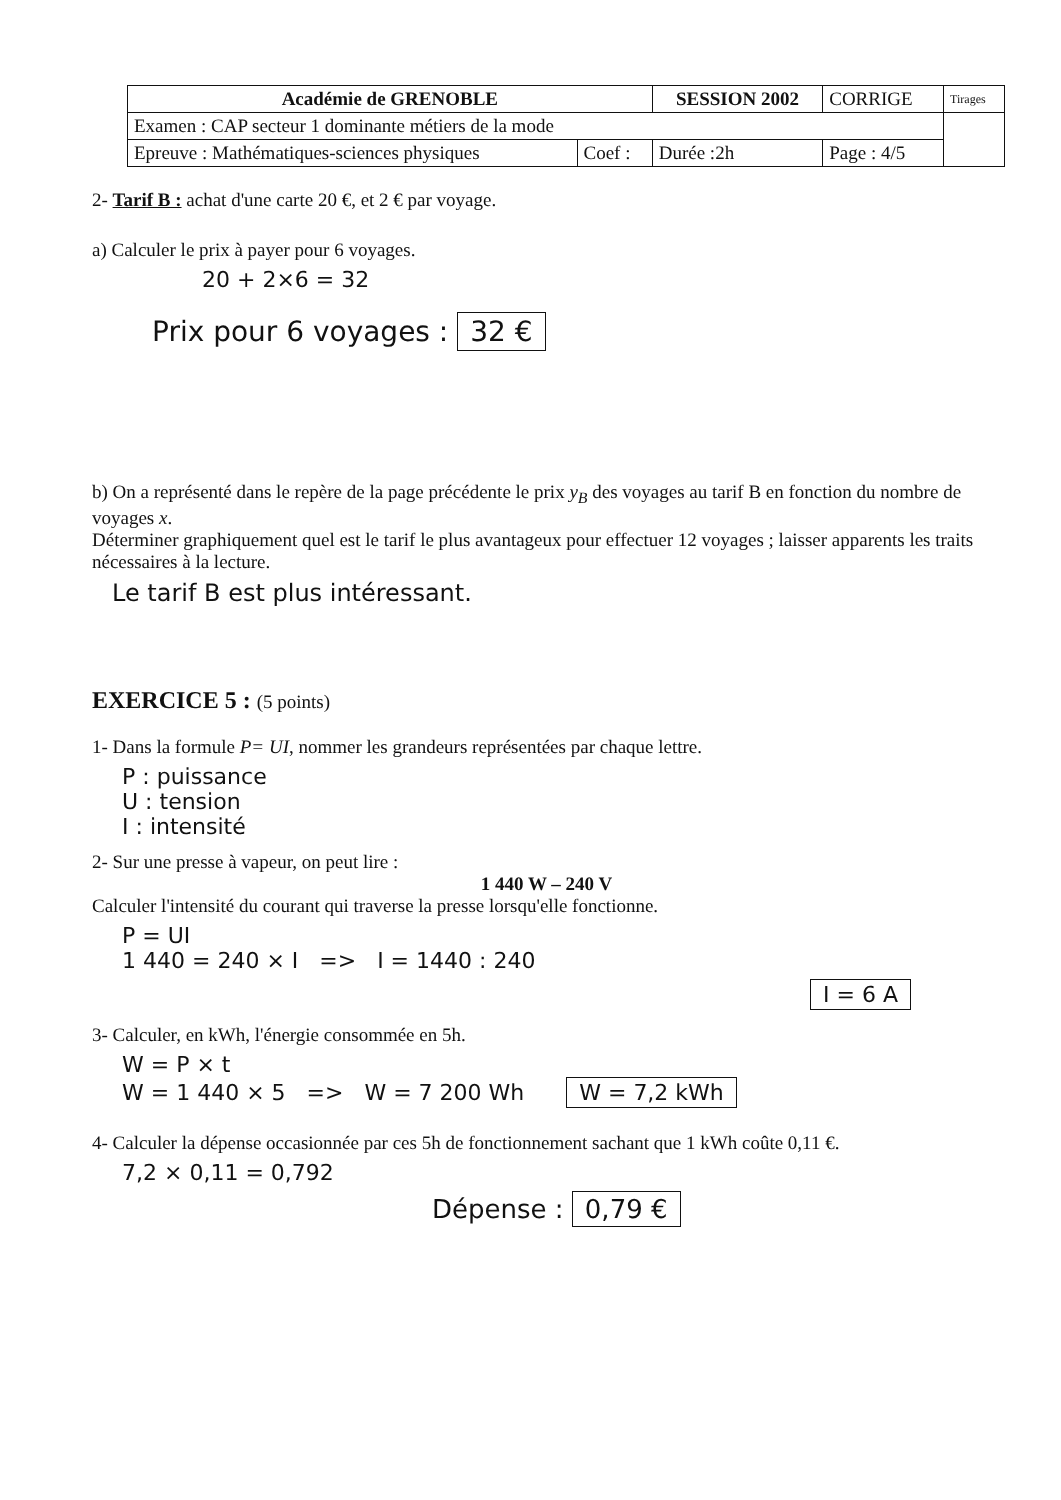| Académie de GRENOBLE | | SESSION 2002 | CORRIGE | Tirages |
| Examen : CAP secteur 1 dominante métiers de la mode | | | | |
| Epreuve : Mathématiques-sciences physiques | Coef : | Durée :2h | Page : 4/5 | |
2- Tarif B : achat d'une carte 20 €, et 2 € par voyage.
a) Calculer le prix à payer pour 6 voyages.
20 + 2×6 = 32
Prix pour 6 voyages : 32 €
b) On a représenté dans le repère de la page précédente le prix y<sub>B</sub> des voyages au tarif B en fonction du nombre de voyages x.
Déterminer graphiquement quel est le tarif le plus avantageux pour effectuer 12 voyages ; laisser apparents les traits nécessaires à la lecture.
Le tarif B est plus intéressant.
EXERCICE 5 : (5 points)
1- Dans la formule P= UI, nommer les grandeurs représentées par chaque lettre.
P : puissance
U : tension
I : intensité
2- Sur une presse à vapeur, on peut lire :
1 440 W – 240 V
Calculer l'intensité du courant qui traverse la presse lorsqu'elle fonctionne.
P = UI
1 440 = 240 × I => I = 1440 : 240
I = 6 A
3- Calculer, en kWh, l'énergie consommée en 5h.
W = P × t
W = 1 440 × 5 => W = 7 200 Wh W = 7,2 kWh
4- Calculer la dépense occasionnée par ces 5h de fonctionnement sachant que 1 kWh coûte 0,11 €.
7,2 × 0,11 = 0,792
Dépense : 0,79 €